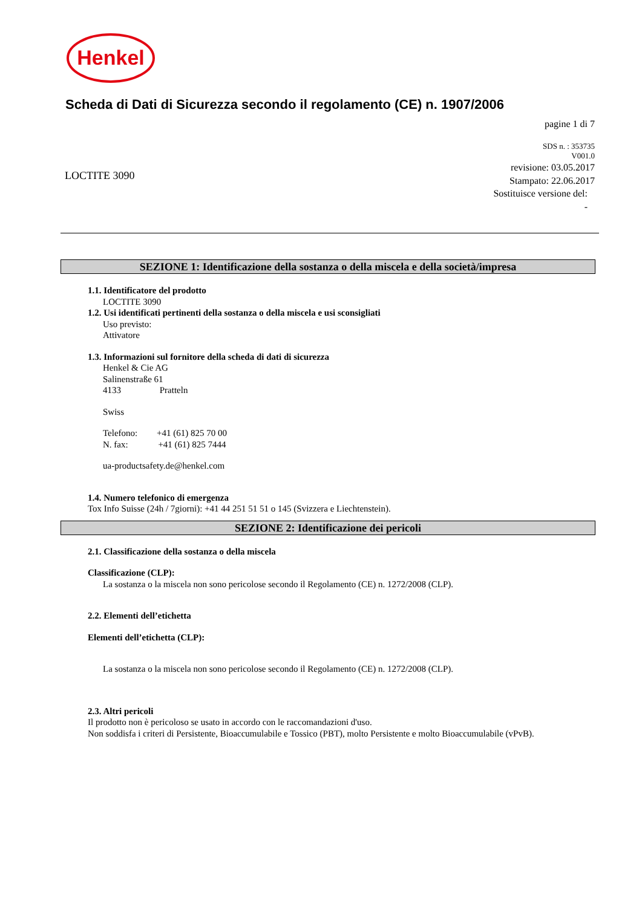Henkel
Scheda di Dati di Sicurezza secondo il regolamento (CE) n. 1907/2006
pagine 1 di 7
SDS n. : 353735
V001.0
revisione: 03.05.2017
Stampato: 22.06.2017
Sostituisce versione del:
-
LOCTITE 3090
SEZIONE 1: Identificazione della sostanza o della miscela e della società/impresa
1.1. Identificatore del prodotto
LOCTITE 3090
1.2. Usi identificati pertinenti della sostanza o della miscela e usi sconsigliati
Uso previsto:
Attivatore
1.3. Informazioni sul fornitore della scheda di dati di sicurezza
Henkel & Cie AG
Salinenstraße 61
4133 Pratteln
Swiss
Telefono: +41 (61) 825 70 00
N. fax: +41 (61) 825 7444
ua-productsafety.de@henkel.com
1.4. Numero telefonico di emergenza
Tox Info Suisse (24h / 7giorni): +41 44 251 51 51 o 145 (Svizzera e Liechtenstein).
SEZIONE 2: Identificazione dei pericoli
2.1. Classificazione della sostanza o della miscela
Classificazione (CLP):
La sostanza o la miscela non sono pericolose secondo il Regolamento (CE) n. 1272/2008 (CLP).
2.2. Elementi dell’etichetta
Elementi dell’etichetta (CLP):
La sostanza o la miscela non sono pericolose secondo il Regolamento (CE) n. 1272/2008 (CLP).
2.3. Altri pericoli
Il prodotto non è pericoloso se usato in accordo con le raccomandazioni d'uso.
Non soddisfa i criteri di Persistente, Bioaccumulabile e Tossico (PBT), molto Persistente e molto Bioaccumulabile (vPvB).